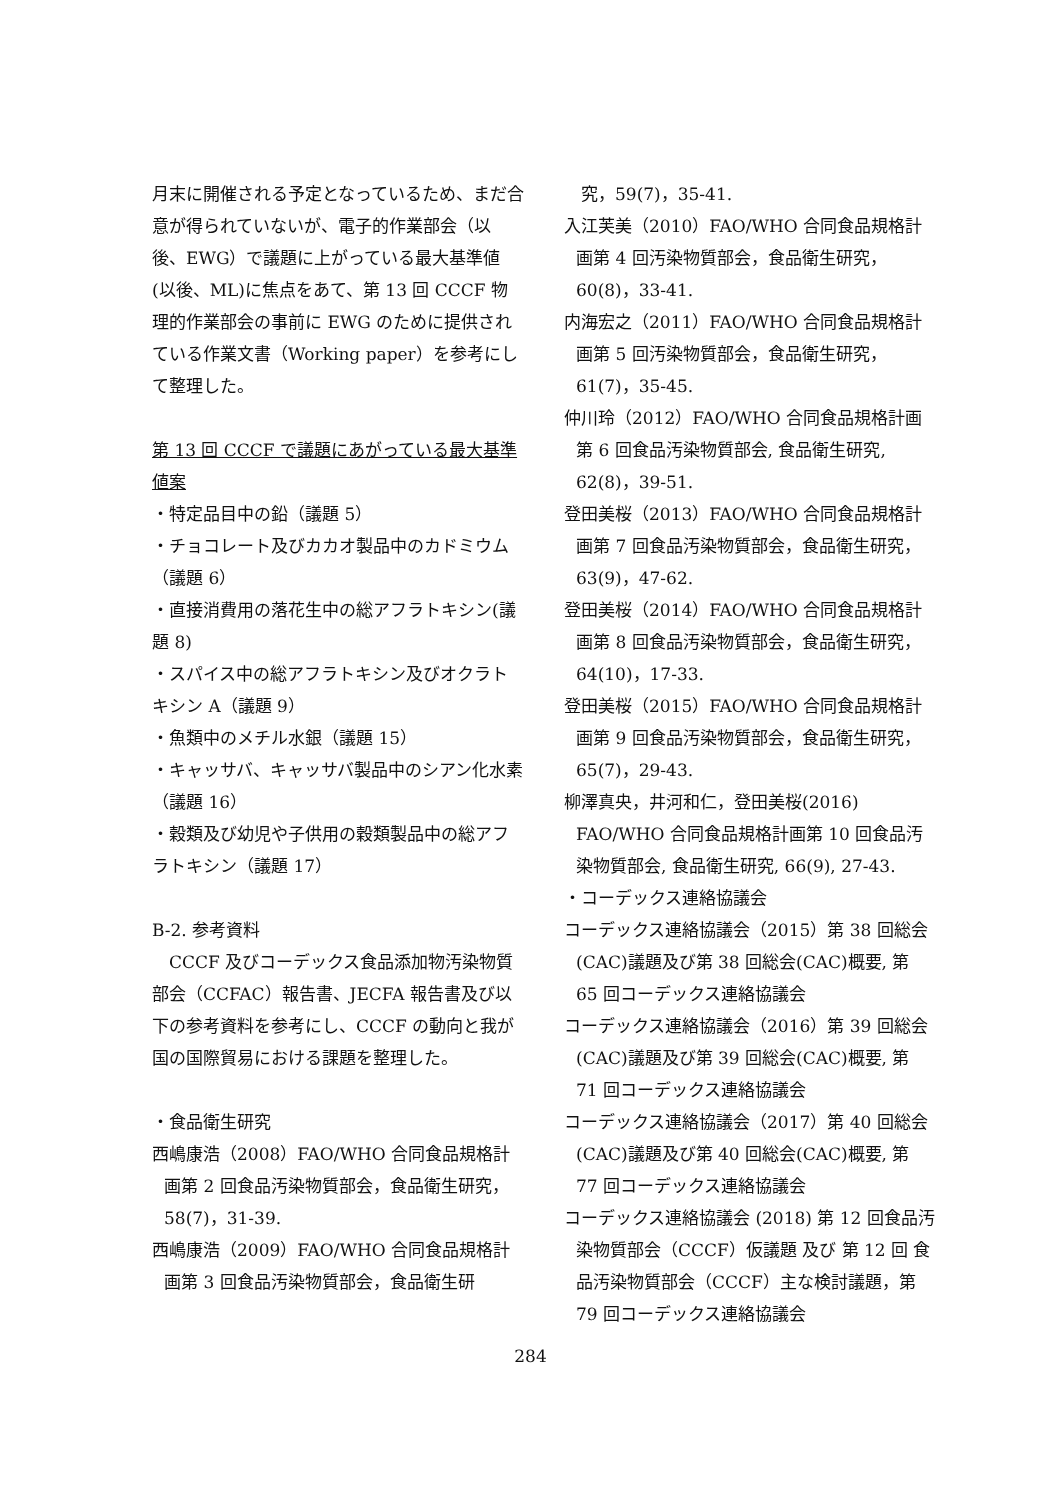月末に開催される予定となっているため、まだ合意が得られていないが、電子的作業部会（以後、EWG）で議題に上がっている最大基準値(以後、ML)に焦点をあて、第 13 回 CCCF 物理的作業部会の事前に EWG のために提供されている作業文書（Working paper）を参考にして整理した。
第 13 回 CCCF で議題にあがっている最大基準値案
・特定品目中の鉛（議題 5）
・チョコレート及びカカオ製品中のカドミウム（議題 6）
・直接消費用の落花生中の総アフラトキシン(議題 8)
・スパイス中の総アフラトキシン及びオクラトキシン A（議題 9）
・魚類中のメチル水銀（議題 15）
・キャッサバ、キャッサバ製品中のシアン化水素（議題 16）
・穀類及び幼児や子供用の穀類製品中の総アフラトキシン（議題 17）
B-2. 参考資料
　CCCF 及びコーデックス食品添加物汚染物質部会（CCFAC）報告書、JECFA 報告書及び以下の参考資料を参考にし、CCCF の動向と我が国の国際貿易における課題を整理した。
・食品衛生研究
西嶋康浩（2008）FAO/WHO 合同食品規格計画第 2 回食品汚染物質部会，食品衛生研究，58(7)，31-39.
西嶋康浩（2009）FAO/WHO 合同食品規格計画第 3 回食品汚染物質部会，食品衛生研
　究，59(7)，35-41.
入江芙美（2010）FAO/WHO 合同食品規格計画第 4 回汚染物質部会，食品衛生研究，60(8)，33-41.
内海宏之（2011）FAO/WHO 合同食品規格計画第 5 回汚染物質部会，食品衛生研究，61(7)，35-45.
仲川玲（2012）FAO/WHO 合同食品規格計画第 6 回食品汚染物質部会, 食品衛生研究, 62(8)，39-51.
登田美桜（2013）FAO/WHO 合同食品規格計画第 7 回食品汚染物質部会，食品衛生研究，63(9)，47-62.
登田美桜（2014）FAO/WHO 合同食品規格計画第 8 回食品汚染物質部会，食品衛生研究，64(10)，17-33.
登田美桜（2015）FAO/WHO 合同食品規格計画第 9 回食品汚染物質部会，食品衛生研究，65(7)，29-43.
柳澤真央，井河和仁，登田美桜(2016) FAO/WHO 合同食品規格計画第 10 回食品汚染物質部会, 食品衛生研究, 66(9), 27-43.
・コーデックス連絡協議会
コーデックス連絡協議会（2015）第 38 回総会(CAC)議題及び第 38 回総会(CAC)概要, 第 65 回コーデックス連絡協議会
コーデックス連絡協議会（2016）第 39 回総会(CAC)議題及び第 39 回総会(CAC)概要, 第 71 回コーデックス連絡協議会
コーデックス連絡協議会（2017）第 40 回総会(CAC)議題及び第 40 回総会(CAC)概要, 第 77 回コーデックス連絡協議会
コーデックス連絡協議会 (2018) 第 12 回食品汚染物質部会（CCCF）仮議題 及び 第 12 回 食品汚染物質部会（CCCF）主な検討議題，第 79 回コーデックス連絡協議会
284